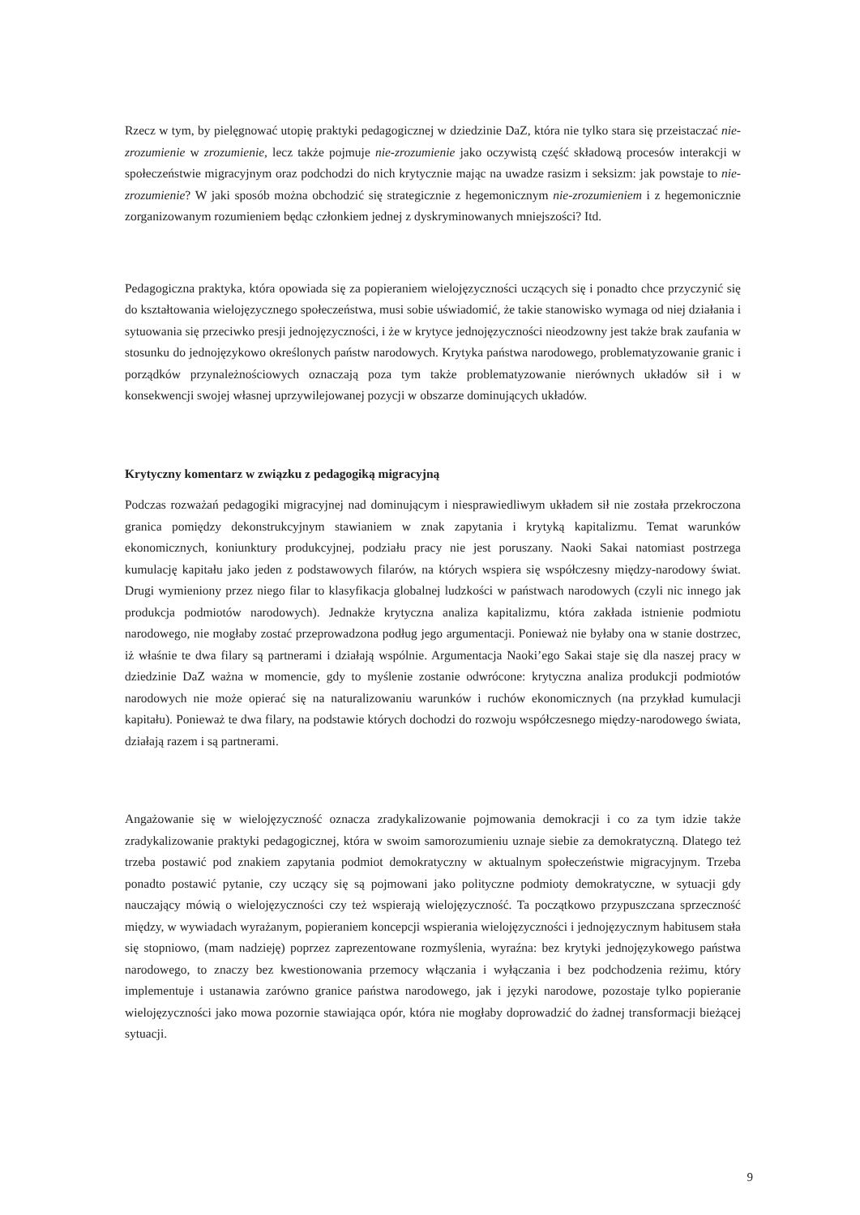Rzecz w tym, by pielęgnować utopię praktyki pedagogicznej w dziedzinie DaZ, która nie tylko stara się przeistaczać nie-zrozumienie w zrozumienie, lecz także pojmuje nie-zrozumienie jako oczywistą część składową procesów interakcji w społeczeństwie migracyjnym oraz podchodzi do nich krytycznie mając na uwadze rasizm i seksizm: jak powstaje to nie-zrozumienie? W jaki sposób można obchodzić się strategicznie z hegemonicznym nie-zrozumieniem i z hegemonicznie zorganizowanym rozumieniem będąc członkiem jednej z dyskryminowanych mniejszości? Itd.
Pedagogiczna praktyka, która opowiada się za popieraniem wielojęzyczności uczących się i ponadto chce przyczynić się do kształtowania wielojęzycznego społeczeństwa, musi sobie uświadomić, że takie stanowisko wymaga od niej działania i sytuowania się przeciwko presji jednojęzyczności, i że w krytyce jednojęzyczności nieodzowny jest także brak zaufania w stosunku do jednojęzykowo określonych państw narodowych. Krytyka państwa narodowego, problematyzowanie granic i porządków przynależnościowych oznaczają poza tym także problematyzowanie nierównych układów sił i w konsekwencji swojej własnej uprzywilejowanej pozycji w obszarze dominujących układów.
Krytyczny komentarz w związku z pedagogiką migracyjną
Podczas rozważań pedagogiki migracyjnej nad dominującym i niesprawiedliwym układem sił nie została przekroczona granica pomiędzy dekonstrukcyjnym stawianiem w znak zapytania i krytyką kapitalizmu. Temat warunków ekonomicznych, koniunktury produkcyjnej, podziału pracy nie jest poruszany. Naoki Sakai natomiast postrzega kumulację kapitału jako jeden z podstawowych filarów, na których wspiera się współczesny między-narodowy świat. Drugi wymieniony przez niego filar to klasyfikacja globalnej ludzkości w państwach narodowych (czyli nic innego jak produkcja podmiotów narodowych). Jednakże krytyczna analiza kapitalizmu, która zakłada istnienie podmiotu narodowego, nie mogłaby zostać przeprowadzona podług jego argumentacji. Ponieważ nie byłaby ona w stanie dostrzec, iż właśnie te dwa filary są partnerami i działają wspólnie. Argumentacja Naoki’ego Sakai staje się dla naszej pracy w dziedzinie DaZ ważna w momencie, gdy to myślenie zostanie odwrócone: krytyczna analiza produkcji podmiotów narodowych nie może opierać się na naturalizowaniu warunków i ruchów ekonomicznych (na przykład kumulacji kapitału). Ponieważ te dwa filary, na podstawie których dochodzi do rozwoju współczesnego między-narodowego świata, działają razem i są partnerami.
Angażowanie się w wielojęzyczność oznacza zradykalizowanie pojmowania demokracji i co za tym idzie także zradykalizowanie praktyki pedagogicznej, która w swoim samorozumieniu uznaje siebie za demokratyczną. Dlatego też trzeba postawić pod znakiem zapytania podmiot demokratyczny w aktualnym społeczeństwie migracyjnym. Trzeba ponadto postawić pytanie, czy uczący się są pojmowani jako polityczne podmioty demokratyczne, w sytuacji gdy nauczający mówią o wielojęzyczności czy też wspierają wielojęzyczność. Ta początkowo przypuszczana sprzeczność między, w wywiadach wyrażanym, popieraniem koncepcji wspierania wielojęzyczności i jednojęzycznym habitusem stała się stopniowo, (mam nadzieję) poprzez zaprezentowane rozmyślenia, wyraźna: bez krytyki jednojęzykowego państwa narodowego, to znaczy bez kwestionowania przemocy włączania i wyłączania i bez podchodzenia reżimu, który implementuje i ustanawia zarówno granice państwa narodowego, jak i języki narodowe, pozostaje tylko popieranie wielojęzyczności jako mowa pozornie stawiająca opór, która nie mogłaby doprowadzić do żadnej transformacji bieżącej sytuacji.
9